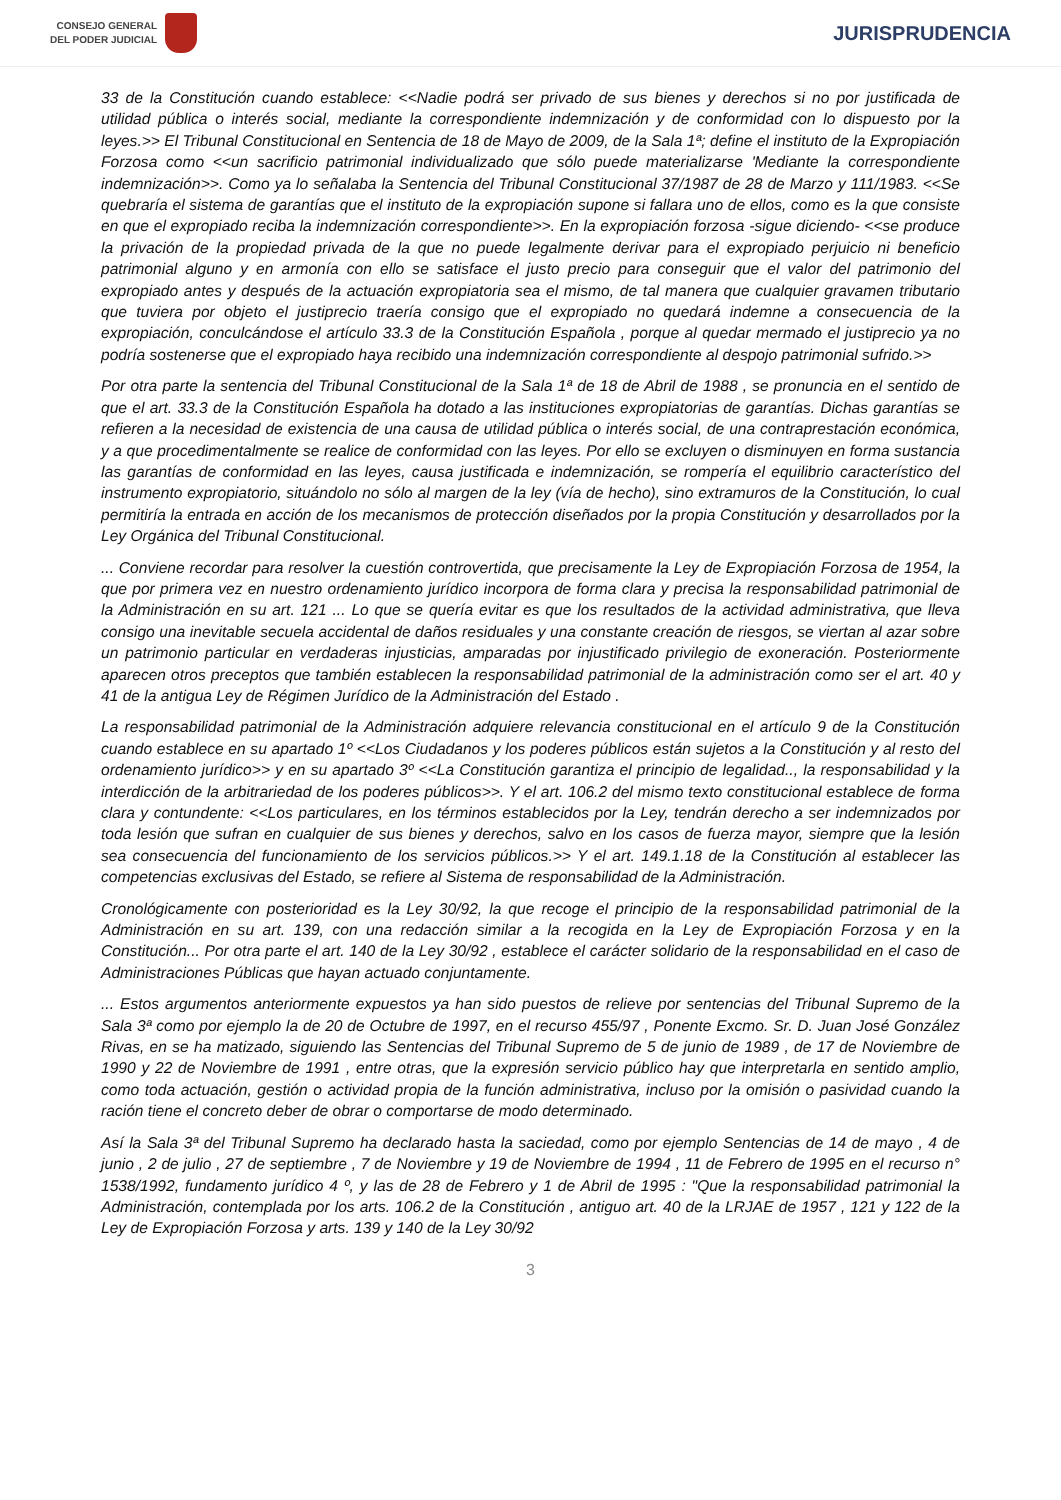CONSEJO GENERAL
DEL PODER JUDICIAL
JURISPRUDENCIA
33 de la Constitución cuando establece: <<Nadie podrá ser privado de sus bienes y derechos si no por justificada de utilidad pública o interés social, mediante la correspondiente indemnización y de conformidad con lo dispuesto por la leyes.>> El Tribunal Constitucional en Sentencia de 18 de Mayo de 2009, de la Sala 1ª; define el instituto de la Expropiación Forzosa como <<un sacrificio patrimonial individualizado que sólo puede materializarse 'Mediante la correspondiente indemnización>>. Como ya lo señalaba la Sentencia del Tribunal Constitucional 37/1987 de 28 de Marzo y 111/1983. <<Se quebraría el sistema de garantías que el instituto de la expropiación supone si fallara uno de ellos, como es la que consiste en que el expropiado reciba la indemnización correspondiente>>. En la expropiación forzosa -sigue diciendo- <<se produce la privación de la propiedad privada de la que no puede legalmente derivar para el expropiado perjuicio ni beneficio patrimonial alguno y en armonía con ello se satisface el justo precio para conseguir que el valor del patrimonio del expropiado antes y después de la actuación expropiatoria sea el mismo, de tal manera que cualquier gravamen tributario que tuviera por objeto el justiprecio traería consigo que el expropiado no quedará indemne a consecuencia de la expropiación, conculcándose el artículo 33.3 de la Constitución Española , porque al quedar mermado el justiprecio ya no podría sostenerse que el expropiado haya recibido una indemnización correspondiente al despojo patrimonial sufrido.>>
Por otra parte la sentencia del Tribunal Constitucional de la Sala 1ª de 18 de Abril de 1988 , se pronuncia en el sentido de que el art. 33.3 de la Constitución Española ha dotado a las instituciones expropiatorias de garantías. Dichas garantías se refieren a la necesidad de existencia de una causa de utilidad pública o interés social, de una contraprestación económica, y a que procedimentalmente se realice de conformidad con las leyes. Por ello se excluyen o disminuyen en forma sustancia las garantías de conformidad en las leyes, causa justificada e indemnización, se rompería el equilibrio característico del instrumento expropiatorio, situándolo no sólo al margen de la ley (vía de hecho), sino extramuros de la Constitución, lo cual permitiría la entrada en acción de los mecanismos de protección diseñados por la propia Constitución y desarrollados por la Ley Orgánica del Tribunal Constitucional.
... Conviene recordar para resolver la cuestión controvertida, que precisamente la Ley de Expropiación Forzosa de 1954, la que por primera vez en nuestro ordenamiento jurídico incorpora de forma clara y precisa la responsabilidad patrimonial de la Administración en su art. 121 ... Lo que se quería evitar es que los resultados de la actividad administrativa, que lleva consigo una inevitable secuela accidental de daños residuales y una constante creación de riesgos, se viertan al azar sobre un patrimonio particular en verdaderas injusticias, amparadas por injustificado privilegio de exoneración. Posteriormente aparecen otros preceptos que también establecen la responsabilidad patrimonial de la administración como ser el art. 40 y 41 de la antigua Ley de Régimen Jurídico de la Administración del Estado .
La responsabilidad patrimonial de la Administración adquiere relevancia constitucional en el artículo 9 de la Constitución cuando establece en su apartado 1º <<Los Ciudadanos y los poderes públicos están sujetos a la Constitución y al resto del ordenamiento jurídico>> y en su apartado 3º <<La Constitución garantiza el principio de legalidad.., la responsabilidad y la interdicción de la arbitrariedad de los poderes públicos>>. Y el art. 106.2 del mismo texto constitucional establece de forma clara y contundente: <<Los particulares, en los términos establecidos por la Ley, tendrán derecho a ser indemnizados por toda lesión que sufran en cualquier de sus bienes y derechos, salvo en los casos de fuerza mayor, siempre que la lesión sea consecuencia del funcionamiento de los servicios públicos.>> Y el art. 149.1.18 de la Constitución al establecer las competencias exclusivas del Estado, se refiere al Sistema de responsabilidad de la Administración.
Cronológicamente con posterioridad es la Ley 30/92, la que recoge el principio de la responsabilidad patrimonial de la Administración en su art. 139, con una redacción similar a la recogida en la Ley de Expropiación Forzosa y en la Constitución... Por otra parte el art. 140 de la Ley 30/92 , establece el carácter solidario de la responsabilidad en el caso de Administraciones Públicas que hayan actuado conjuntamente.
... Estos argumentos anteriormente expuestos ya han sido puestos de relieve por sentencias del Tribunal Supremo de la Sala 3ª como por ejemplo la de 20 de Octubre de 1997, en el recurso 455/97 , Ponente Excmo. Sr. D. Juan José González Rivas, en se ha matizado, siguiendo las Sentencias del Tribunal Supremo de 5 de junio de 1989 , de 17 de Noviembre de 1990 y 22 de Noviembre de 1991 , entre otras, que la expresión servicio público hay que interpretarla en sentido amplio, como toda actuación, gestión o actividad propia de la función administrativa, incluso por la omisión o pasividad cuando la ración tiene el concreto deber de obrar o comportarse de modo determinado.
Así la Sala 3ª del Tribunal Supremo ha declarado hasta la saciedad, como por ejemplo Sentencias de 14 de mayo , 4 de junio , 2 de julio , 27 de septiembre , 7 de Noviembre y 19 de Noviembre de 1994 , 11 de Febrero de 1995 en el recurso n° 1538/1992, fundamento jurídico 4 º, y las de 28 de Febrero y 1 de Abril de 1995 : "Que la responsabilidad patrimonial la Administración, contemplada por los arts. 106.2 de la Constitución , antiguo art. 40 de la LRJAE de 1957 , 121 y 122 de la Ley de Expropiación Forzosa y arts. 139 y 140 de la Ley 30/92
3